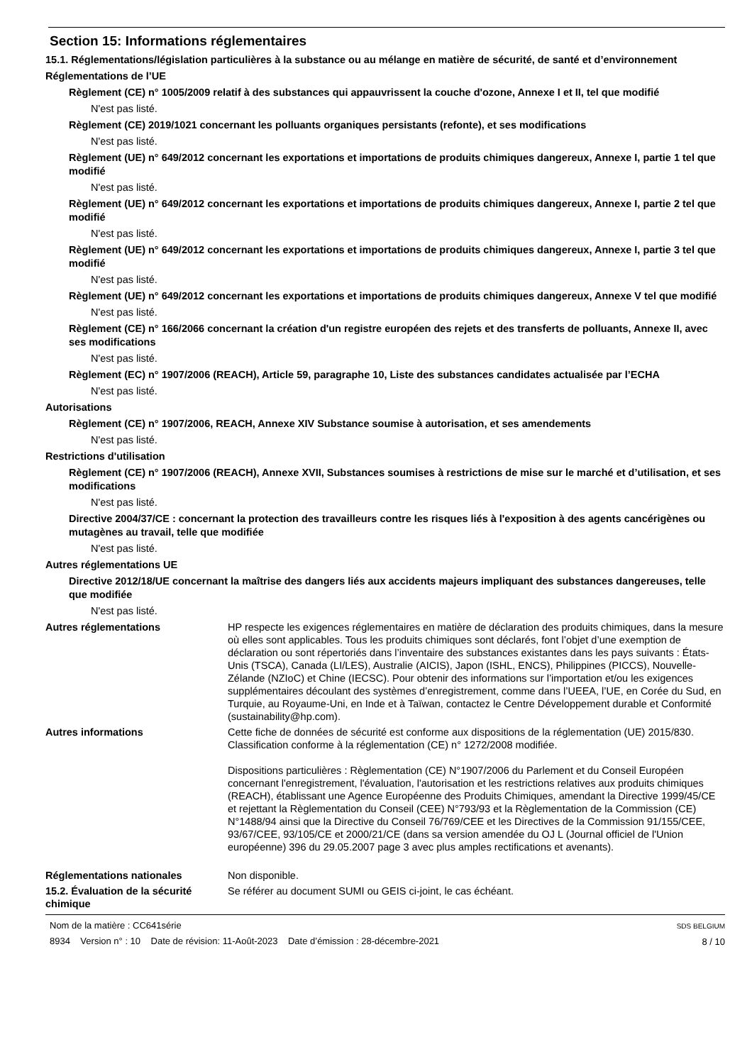Section 15: Informations réglementaires
15.1. Réglementations/législation particulières à la substance ou au mélange en matière de sécurité, de santé et d’environnement
Réglementations de l’UE
Règlement (CE) n° 1005/2009 relatif à des substances qui appauvrissent la couche d'ozone, Annexe I et II, tel que modifié
N'est pas listé.
Règlement (CE) 2019/1021 concernant les polluants organiques persistants (refonte), et ses modifications
N'est pas listé.
Règlement (UE) n° 649/2012 concernant les exportations et importations de produits chimiques dangereux, Annexe I, partie 1 tel que modifié
N'est pas listé.
Règlement (UE) n° 649/2012 concernant les exportations et importations de produits chimiques dangereux, Annexe I, partie 2 tel que modifié
N'est pas listé.
Règlement (UE) n° 649/2012 concernant les exportations et importations de produits chimiques dangereux, Annexe I, partie 3 tel que modifié
N'est pas listé.
Règlement (UE) n° 649/2012 concernant les exportations et importations de produits chimiques dangereux, Annexe V tel que modifié
N'est pas listé.
Règlement (CE) n° 166/2066 concernant la création d'un registre européen des rejets et des transferts de polluants, Annexe II, avec ses modifications
N'est pas listé.
Règlement (EC) n° 1907/2006 (REACH), Article 59, paragraphe 10, Liste des substances candidates actualisée par l’ECHA
N'est pas listé.
Autorisations
Règlement (CE) n° 1907/2006, REACH, Annexe XIV Substance soumise à autorisation, et ses amendements
N'est pas listé.
Restrictions d'utilisation
Règlement (CE) n° 1907/2006 (REACH), Annexe XVII, Substances soumises à restrictions de mise sur le marché et d’utilisation, et ses modifications
N'est pas listé.
Directive 2004/37/CE : concernant la protection des travailleurs contre les risques liés à l'exposition à des agents cancérigènes ou mutagènes au travail, telle que modifiée
N'est pas listé.
Autres réglementations UE
Directive 2012/18/UE concernant la maîtrise des dangers liés aux accidents majeurs impliquant des substances dangereuses, telle que modifiée
N'est pas listé.
Autres réglementations HP respecte les exigences réglementaires en matière de déclaration des produits chimiques, dans la mesure où elles sont applicables. Tous les produits chimiques sont déclarés, font l’objet d’une exemption de déclaration ou sont répertoriés dans l’inventaire des substances existantes dans les pays suivants : États-Unis (TSCA), Canada (LI/LES), Australie (AICIS), Japon (ISHL, ENCS), Philippines (PICCS), Nouvelle-Zélande (NZIoC) et Chine (IECSC). Pour obtenir des informations sur l’importation et/ou les exigences supplémentaires découlant des systèmes d’enregistrement, comme dans l’UEEA, l’UE, en Corée du Sud, en Turquie, au Royaume-Uni, en Inde et à Taïwan, contactez le Centre Développement durable et Conformité (sustainability@hp.com).
Autres informations Cette fiche de données de sécurité est conforme aux dispositions de la réglementation (UE) 2015/830. Classification conforme à la réglementation (CE) n° 1272/2008 modifiée.
Dispositions particulières : Règlementation (CE) N°1907/2006 du Parlement et du Conseil Européen concernant l'enregistrement, l'évaluation, l'autorisation et les restrictions relatives aux produits chimiques (REACH), établissant une Agence Européenne des Produits Chimiques, amendant la Directive 1999/45/CE et rejettant la Règlementation du Conseil (CEE) N°793/93 et la Règlementation de la Commission (CE) N°1488/94 ainsi que la Directive du Conseil 76/769/CEE et les Directives de la Commission 91/155/CEE, 93/67/CEE, 93/105/CE et 2000/21/CE (dans sa version amendée du OJ L (Journal officiel de l'Union européenne) 396 du 29.05.2007 page 3 avec plus amples rectifications et avenants).
Réglementations nationales Non disponible.
15.2. Évaluation de la sécurité chimique
Se référer au document SUMI ou GEIS ci-joint, le cas échéant.
Nom de la matière : CC641série
8934 Version n° : 10 Date de révision: 11-Août-2023 Date d’émission : 28-décembre-2021
SDS BELGIUM
8 / 10